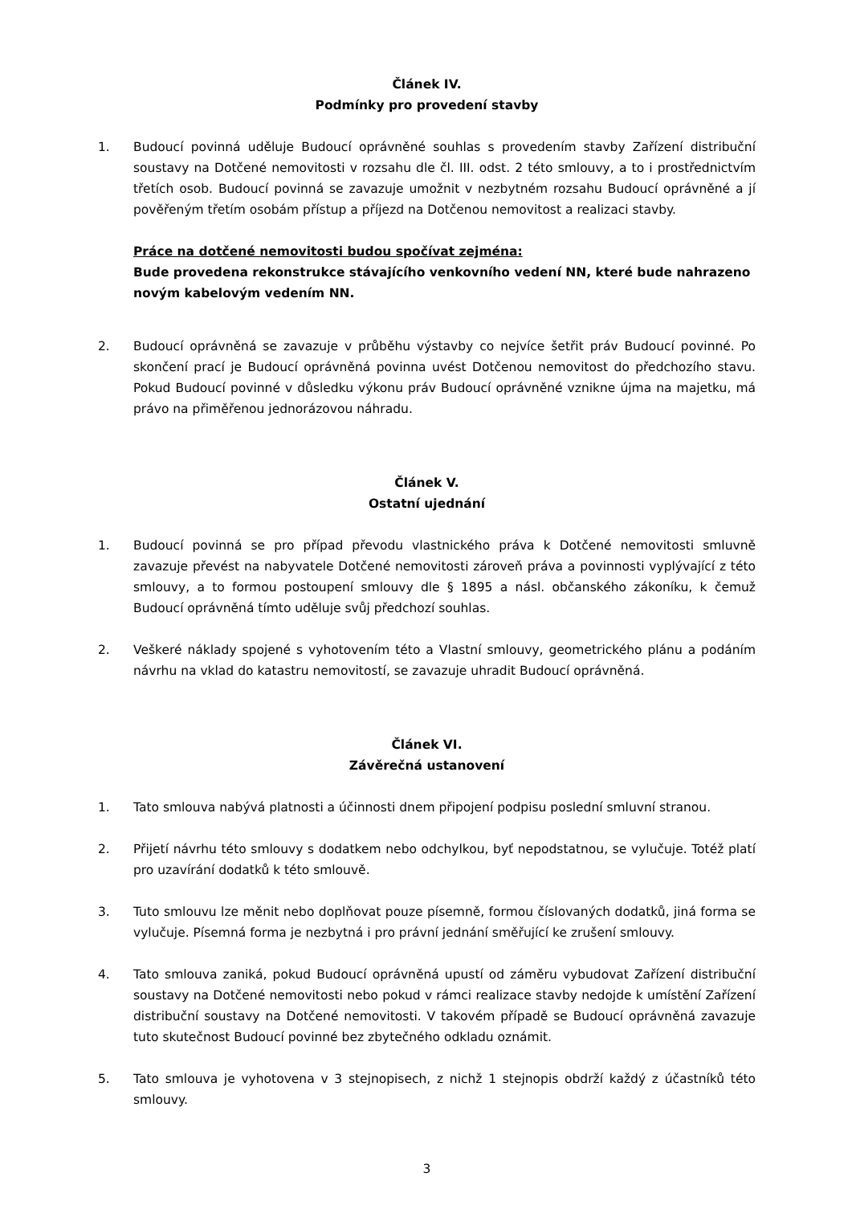Článek IV.
Podmínky pro provedení stavby
1. Budoucí povinná uděluje Budoucí oprávněné souhlas s provedením stavby Zařízení distribuční soustavy na Dotčené nemovitosti v rozsahu dle čl. III. odst. 2 této smlouvy, a to i prostřednictvím třetích osob. Budoucí povinná se zavazuje umožnit v nezbytném rozsahu Budoucí oprávněné a jí pověřeným třetím osobám přístup a příjezd na Dotčenou nemovitost a realizaci stavby.
Práce na dotčené nemovitosti budou spočívat zejména:
Bude provedena rekonstrukce stávajícího venkovního vedení NN, které bude nahrazeno novým kabelovým vedením NN.
2. Budoucí oprávněná se zavazuje v průběhu výstavby co nejvíce šetřit práv Budoucí povinné. Po skončení prací je Budoucí oprávněná povinna uvést Dotčenou nemovitost do předchozího stavu. Pokud Budoucí povinné v důsledku výkonu práv Budoucí oprávněné vznikne újma na majetku, má právo na přiměřenou jednorázovou náhradu.
Článek V.
Ostatní ujednání
1. Budoucí povinná se pro případ převodu vlastnického práva k Dotčené nemovitosti smluvně zavazuje převést na nabyvatele Dotčené nemovitosti zároveň práva a povinnosti vyplývající z této smlouvy, a to formou postoupení smlouvy dle § 1895 a násl. občanského zákoníku, k čemuž Budoucí oprávněná tímto uděluje svůj předchozí souhlas.
2. Veškeré náklady spojené s vyhotovením této a Vlastní smlouvy, geometrického plánu a podáním návrhu na vklad do katastru nemovitostí, se zavazuje uhradit Budoucí oprávněná.
Článek VI.
Závěrečná ustanovení
1. Tato smlouva nabývá platnosti a účinnosti dnem připojení podpisu poslední smluvní stranou.
2. Přijetí návrhu této smlouvy s dodatkem nebo odchylkou, byť nepodstatnou, se vylučuje. Totéž platí pro uzavírání dodatků k této smlouvě.
3. Tuto smlouvu lze měnit nebo doplňovat pouze písemně, formou číslovaných dodatků, jiná forma se vylučuje. Písemná forma je nezbytná i pro právní jednání směřující ke zrušení smlouvy.
4. Tato smlouva zaniká, pokud Budoucí oprávněná upustí od záměru vybudovat Zařízení distribuční soustavy na Dotčené nemovitosti nebo pokud v rámci realizace stavby nedojde k umístění Zařízení distribuční soustavy na Dotčené nemovitosti. V takovém případě se Budoucí oprávněná zavazuje tuto skutečnost Budoucí povinné bez zbytečného odkladu oznámit.
5. Tato smlouva je vyhotovena v 3 stejnopisech, z nichž 1 stejnopis obdrží každý z účastníků této smlouvy.
3